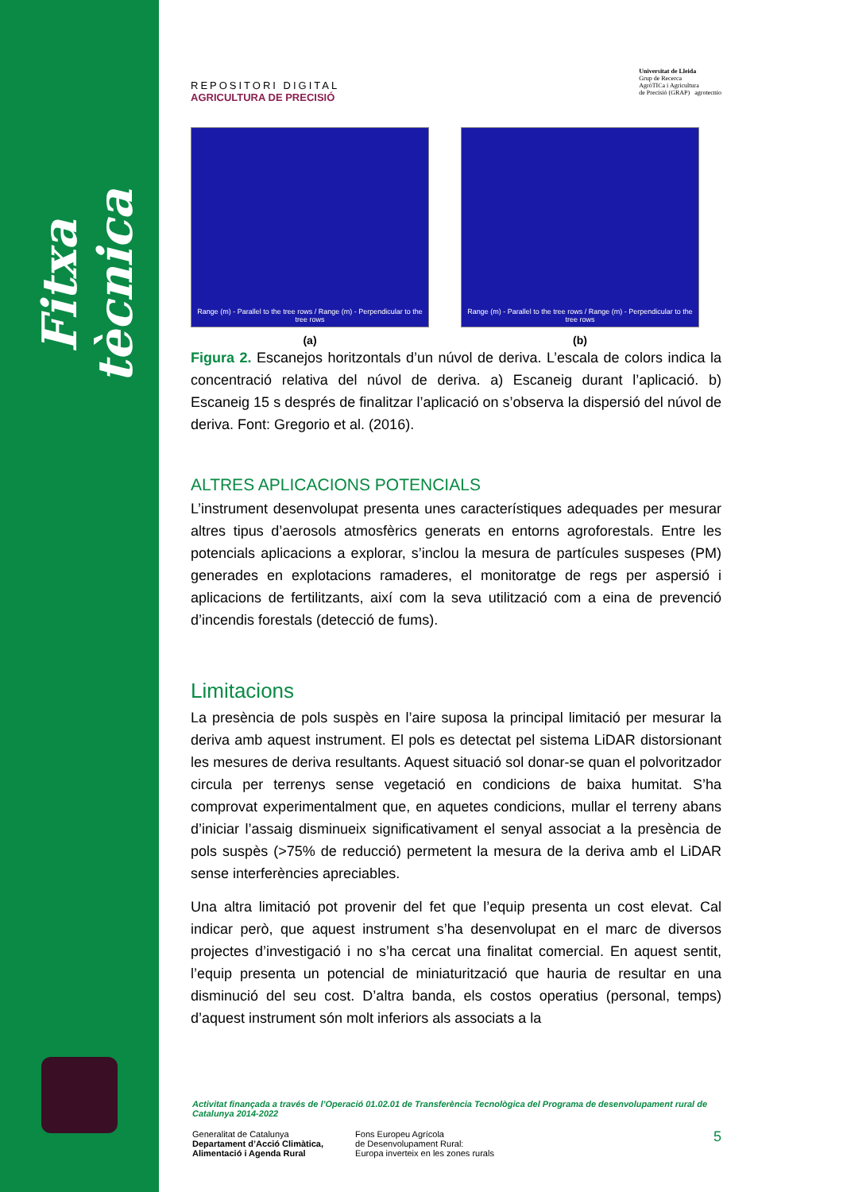Fitxa tècnica
REPOSITORI DIGITAL
AGRICULTURA DE PRECISIÓ
Universitat de Lleida
Grup de Recerca
AgròTICa i Agricultura
de Precisió (GRAP) agrotecnio
Range (m) - Parallel to the tree rows / Range (m) - Perpendicular to the tree rows
(a)
Range (m) - Parallel to the tree rows / Range (m) - Perpendicular to the tree rows
(b)
Figura 2. Escanejos horitzontals d’un núvol de deriva. L’escala de colors indica la concentració relativa del núvol de deriva. a) Escaneig durant l’aplicació. b) Escaneig 15 s després de finalitzar l’aplicació on s’observa la dispersió del núvol de deriva. Font: Gregorio et al. (2016).
ALTRES APLICACIONS POTENCIALS
L’instrument desenvolupat presenta unes característiques adequades per mesurar altres tipus d’aerosols atmosfèrics generats en entorns agroforestals. Entre les potencials aplicacions a explorar, s’inclou la mesura de partícules suspeses (PM) generades en explotacions ramaderes, el monitoratge de regs per aspersió i aplicacions de fertilitzants, així com la seva utilització com a eina de prevenció d’incendis forestals (detecció de fums).
Limitacions
La presència de pols suspès en l’aire suposa la principal limitació per mesurar la deriva amb aquest instrument. El pols es detectat pel sistema LiDAR distorsionant les mesures de deriva resultants. Aquest situació sol donar-se quan el polvoritzador circula per terrenys sense vegetació en condicions de baixa humitat. S’ha comprovat experimentalment que, en aquetes condicions, mullar el terreny abans d’iniciar l’assaig disminueix significativament el senyal associat a la presència de pols suspès (>75% de reducció) permetent la mesura de la deriva amb el LiDAR sense interferències apreciables.
Una altra limitació pot provenir del fet que l’equip presenta un cost elevat. Cal indicar però, que aquest instrument s’ha desenvolupat en el marc de diversos projectes d’investigació i no s’ha cercat una finalitat comercial. En aquest sentit, l’equip presenta un potencial de miniaturització que hauria de resultar en una disminució del seu cost. D’altra banda, els costos operatius (personal, temps) d’aquest instrument són molt inferiors als associats a la
Activitat finançada a través de l’Operació 01.02.01 de Transferència Tecnològica del Programa de desenvolupament rural de Catalunya 2014-2022
Generalitat de Catalunya
Departament d’Acció Climàtica,
Alimentació i Agenda Rural
Fons Europeu Agrícola
de Desenvolupament Rural:
Europa inverteix en les zones rurals
5